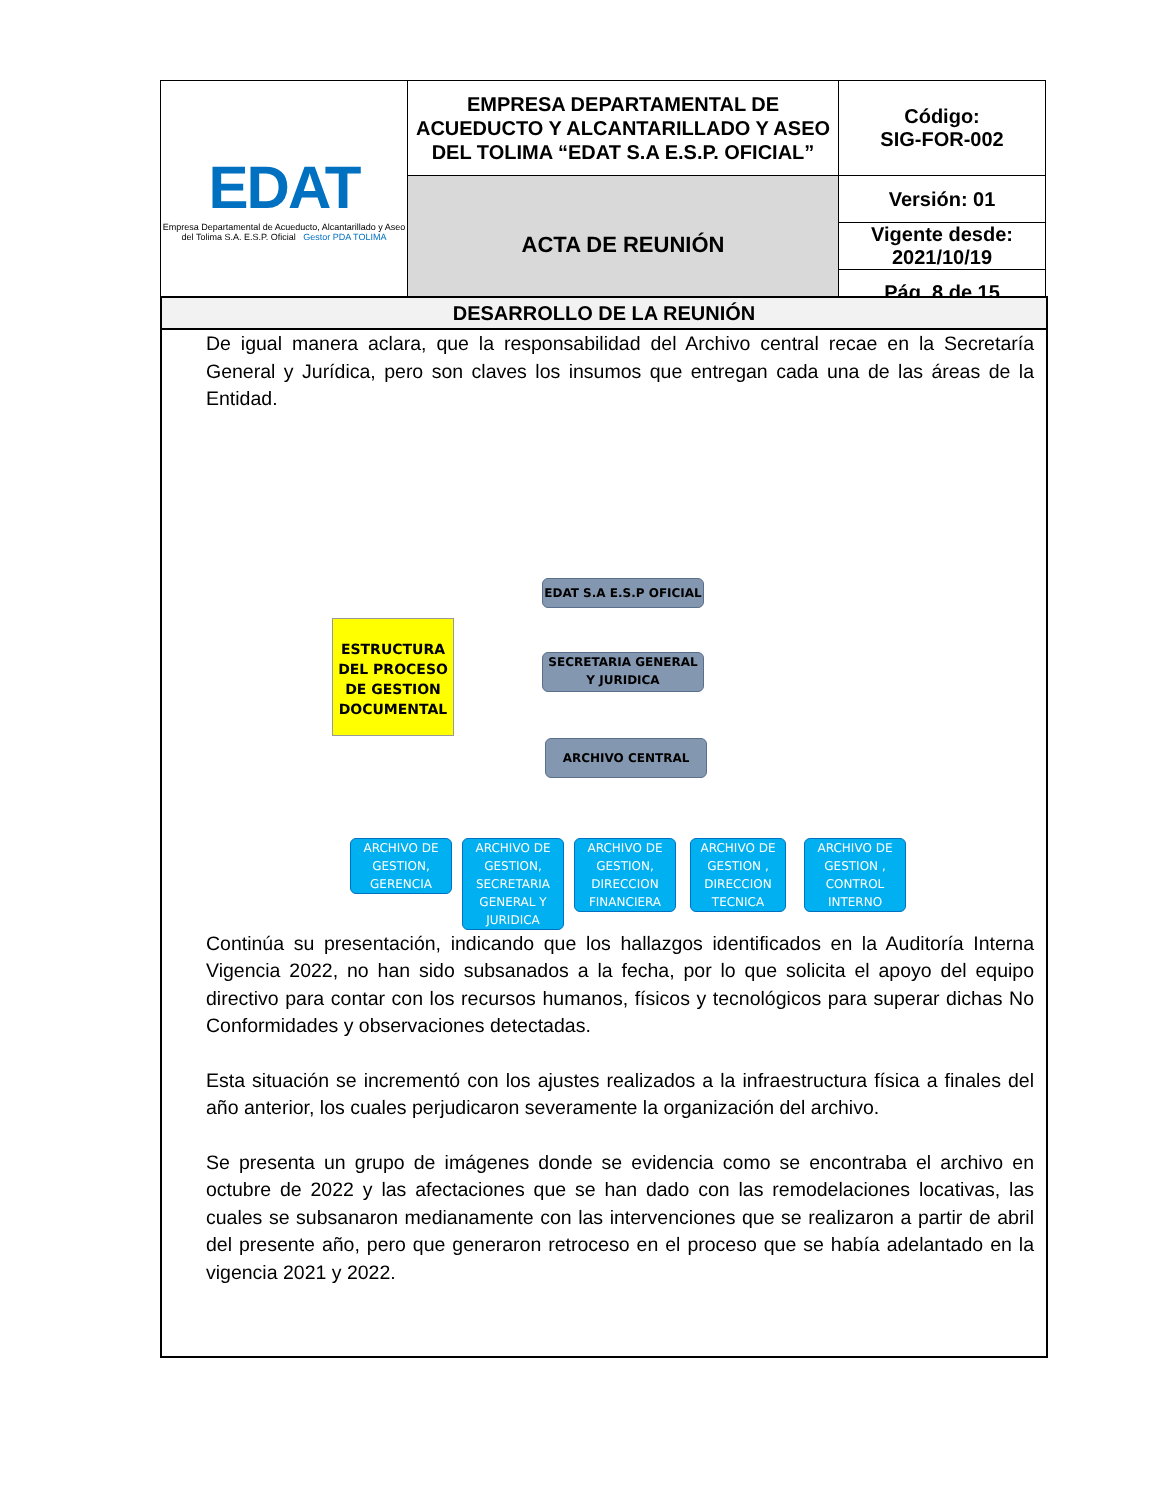| EDAT Empresa Departamental de Acueducto, Alcantarillado y Aseo del Tolima S.A. E.S.P. Oficial Gestor PDA TOLIMA | EMPRESA DEPARTAMENTAL DE ACUEDUCTO Y ALCANTARILLADO Y ASEO DEL TOLIMA “EDAT S.A E.S.P. OFICIAL” | Código: SIG-FOR-002 |
| | ACTA DE REUNIÓN | Versión: 01 |
| | | Vigente desde: 2021/10/19 |
| | | Pág. 8 de 15 |
DESARROLLO DE LA REUNIÓN
De igual manera aclara, que la responsabilidad del Archivo central recae en la Secretaría General y Jurídica, pero son claves los insumos que entregan cada una de las áreas de la Entidad.
ESTRUCTURA DEL PROCESO DE GESTION DOCUMENTAL
EDAT S.A E.S.P OFICIAL
SECRETARIA GENERAL Y JURIDICA
ARCHIVO CENTRAL
ARCHIVO DE GESTION, GERENCIA
ARCHIVO DE GESTION, SECRETARIA GENERAL Y JURIDICA
ARCHIVO DE GESTION, DIRECCION FINANCIERA
ARCHIVO DE GESTION , DIRECCION TECNICA
ARCHIVO DE GESTION , CONTROL INTERNO
Continúa su presentación, indicando que los hallazgos identificados en la Auditoría Interna Vigencia 2022, no han sido subsanados a la fecha, por lo que solicita el apoyo del equipo directivo para contar con los recursos humanos, físicos y tecnológicos para superar dichas No Conformidades y observaciones detectadas.
Esta situación se incrementó con los ajustes realizados a la infraestructura física a finales del año anterior, los cuales perjudicaron severamente la organización del archivo.
Se presenta un grupo de imágenes donde se evidencia como se encontraba el archivo en octubre de 2022 y las afectaciones que se han dado con las remodelaciones locativas, las cuales se subsanaron medianamente con las intervenciones que se realizaron a partir de abril del presente año, pero que generaron retroceso en el proceso que se había adelantado en la vigencia 2021 y 2022.